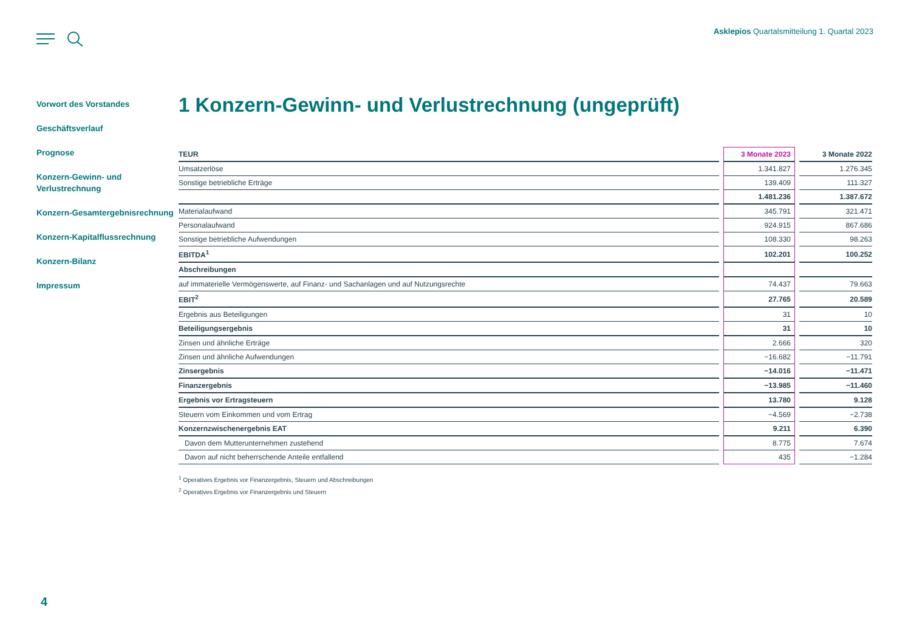Asklepios Quartalsmitteilung 1. Quartal 2023
Vorwort des Vorstandes
Geschäftsverlauf
Prognose
Konzern-Gewinn- und Verlustrechnung
Konzern-Gesamtergebnisrechnung
Konzern-Kapitalflussrechnung
Konzern-Bilanz
Impressum
1 Konzern-Gewinn- und Verlustrechnung (ungeprüft)
| TEUR | 3 Monate 2023 | 3 Monate 2022 |
| --- | --- | --- |
| Umsatzerlöse | 1.341.827 | 1.276.345 |
| Sonstige betriebliche Erträge | 139.409 | 111.327 |
| | 1.481.236 | 1.387.672 |
| Materialaufwand | 345.791 | 321.471 |
| Personalaufwand | 924.915 | 867.686 |
| Sonstige betriebliche Aufwendungen | 108.330 | 98.263 |
| EBITDA<sup>1</sup> | 102.201 | 100.252 |
| Abschreibungen | | |
| auf immaterielle Vermögenswerte, auf Finanz- und Sachanlagen und auf Nutzungsrechte | 74.437 | 79.663 |
| EBIT<sup>2</sup> | 27.765 | 20.589 |
| Ergebnis aus Beteiligungen | 31 | 10 |
| Beteiligungsergebnis | 31 | 10 |
| Zinsen und ähnliche Erträge | 2.666 | 320 |
| Zinsen und ähnliche Aufwendungen | −16.682 | −11.791 |
| Zinsergebnis | −14.016 | −11.471 |
| Finanzergebnis | −13.985 | −11.460 |
| Ergebnis vor Ertragsteuern | 13.780 | 9.128 |
| Steuern vom Einkommen und vom Ertrag | −4.569 | −2.738 |
| Konzernzwischenergebnis EAT | 9.211 | 6.390 |
| Davon dem Mutterunternehmen zustehend | 8.775 | 7.674 |
| Davon auf nicht beherrschende Anteile entfallend | 435 | −1.284 |
<sup>1</sup> Operatives Ergebnis vor Finanzergebnis, Steuern und Abschreibungen
<sup>2</sup> Operatives Ergebnis vor Finanzergebnis und Steuern
4